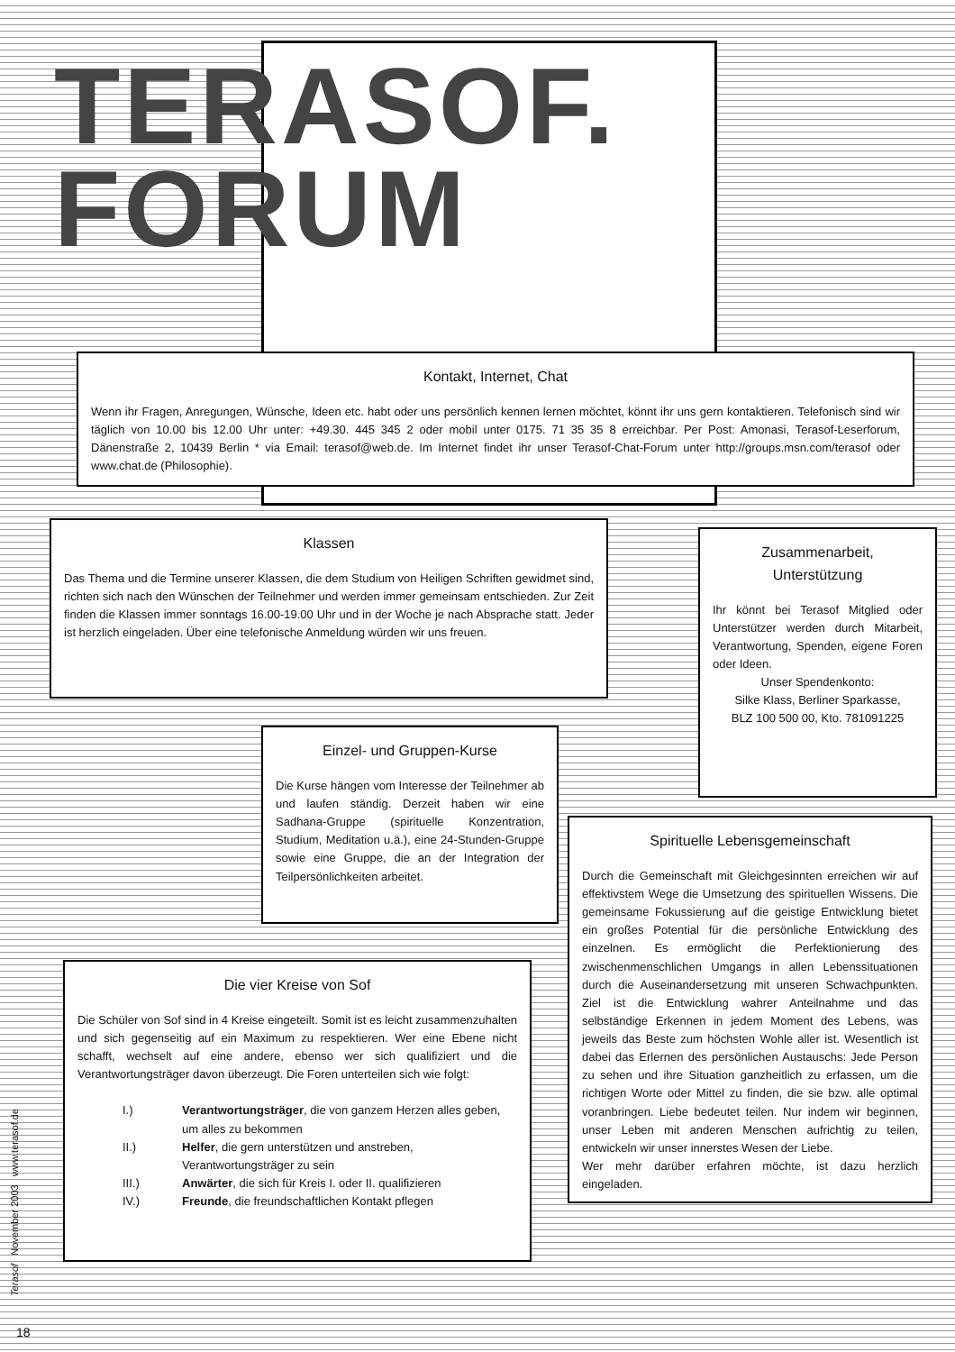TERASOF.
FORUM
Kontakt, Internet, Chat
Wenn ihr Fragen, Anregungen, Wünsche, Ideen etc. habt oder uns persönlich kennen lernen möchtet, könnt ihr uns gern kontaktieren. Telefonisch sind wir täglich von 10.00 bis 12.00 Uhr unter: +49.30. 445 345 2 oder mobil unter 0175. 71 35 35 8 erreichbar. Per Post: Amonasi, Terasof-Leserforum, Dänenstraße 2, 10439 Berlin * via Email: terasof@web.de. Im Internet findet ihr unser Terasof-Chat-Forum unter http://groups.msn.com/terasof oder www.chat.de (Philosophie).
Klassen
Das Thema und die Termine unserer Klassen, die dem Studium von Heiligen Schriften gewidmet sind, richten sich nach den Wünschen der Teilnehmer und werden immer gemeinsam entschieden. Zur Zeit finden die Klassen immer sonntags 16.00-19.00 Uhr und in der Woche je nach Absprache statt. Jeder ist herzlich eingeladen. Über eine telefonische Anmeldung würden wir uns freuen.
Zusammenarbeit,
Unterstützung
Ihr könnt bei Terasof Mitglied oder Unterstützer werden durch Mitarbeit, Verantwortung, Spenden, eigene Foren oder Ideen.
Unser Spendenkonto:
Silke Klass, Berliner Sparkasse,
BLZ 100 500 00, Kto. 781091225
Einzel- und Gruppen-Kurse
Die Kurse hängen vom Interesse der Teilnehmer ab und laufen ständig. Derzeit haben wir eine Sadhana-Gruppe (spirituelle Konzentration, Studium, Meditation u.ä.), eine 24-Stunden-Gruppe sowie eine Gruppe, die an der Integration der Teilpersönlichkeiten arbeitet.
Spirituelle Lebensgemeinschaft
Durch die Gemeinschaft mit Gleichgesinnten erreichen wir auf effektivstem Wege die Umsetzung des spirituellen Wissens. Die gemeinsame Fokussierung auf die geistige Entwicklung bietet ein großes Potential für die persönliche Entwicklung des einzelnen. Es ermöglicht die Perfektionierung des zwischenmenschlichen Umgangs in allen Lebenssituationen durch die Auseinandersetzung mit unseren Schwachpunkten. Ziel ist die Entwicklung wahrer Anteilnahme und das selbständige Erkennen in jedem Moment des Lebens, was jeweils das Beste zum höchsten Wohle aller ist. Wesentlich ist dabei das Erlernen des persönlichen Austauschs: Jede Person zu sehen und ihre Situation ganzheitlich zu erfassen, um die richtigen Worte oder Mittel zu finden, die sie bzw. alle optimal voranbringen. Liebe bedeutet teilen. Nur indem wir beginnen, unser Leben mit anderen Menschen aufrichtig zu teilen, entwickeln wir unser innerstes Wesen der Liebe.
Wer mehr darüber erfahren möchte, ist dazu herzlich eingeladen.
Die vier Kreise von Sof
Die Schüler von Sof sind in 4 Kreise eingeteilt. Somit ist es leicht zusammenzuhalten und sich gegenseitig auf ein Maximum zu respektieren. Wer eine Ebene nicht schafft, wechselt auf eine andere, ebenso wer sich qualifiziert und die Verantwortungsträger davon überzeugt. Die Foren unterteilen sich wie folgt:
| I.) | Verantwortungsträger , die von ganzem Herzen alles geben, um alles zu bekommen |
| II.) | Helfer , die gern unterstützen und anstreben, Verantwortungsträger zu sein |
| III.) | Anwärter , die sich für Kreis I. oder II. qualifizieren |
| IV.) | Freunde , die freundschaftlichen Kontakt pflegen |
Terasof November 2003 www.terasof.de
18